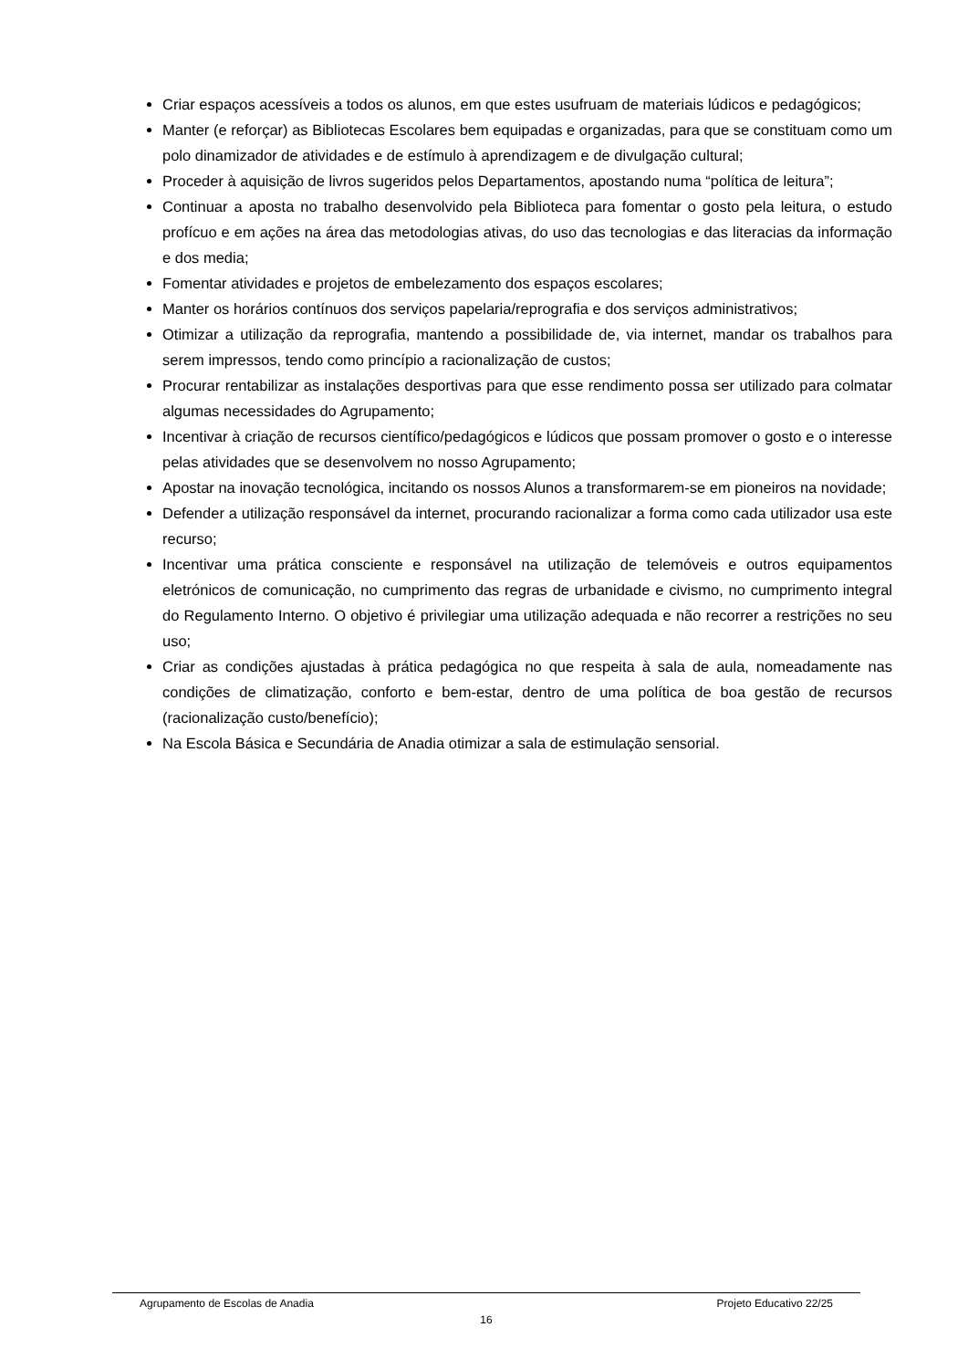Criar espaços acessíveis a todos os alunos, em que estes usufruam de materiais lúdicos e pedagógicos;
Manter (e reforçar) as Bibliotecas Escolares bem equipadas e organizadas, para que se constituam como um polo dinamizador de atividades e de estímulo à aprendizagem e de divulgação cultural;
Proceder à aquisição de livros sugeridos pelos Departamentos, apostando numa “política de leitura”;
Continuar a aposta no trabalho desenvolvido pela Biblioteca para fomentar o gosto pela leitura, o estudo profícuo e em ações na área das metodologias ativas, do uso das tecnologias e das literacias da informação e dos media;
Fomentar atividades e projetos de embelezamento dos espaços escolares;
Manter os horários contínuos dos serviços papelaria/reprografia e dos serviços administrativos;
Otimizar a utilização da reprografia, mantendo a possibilidade de, via internet, mandar os trabalhos para serem impressos, tendo como princípio a racionalização de custos;
Procurar rentabilizar as instalações desportivas para que esse rendimento possa ser utilizado para colmatar algumas necessidades do Agrupamento;
Incentivar à criação de recursos científico/pedagógicos e lúdicos que possam promover o gosto e o interesse pelas atividades que se desenvolvem no nosso Agrupamento;
Apostar na inovação tecnológica, incitando os nossos Alunos a transformarem-se em pioneiros na novidade;
Defender a utilização responsável da internet, procurando racionalizar a forma como cada utilizador usa este recurso;
Incentivar uma prática consciente e responsável na utilização de telemóveis e outros equipamentos eletrónicos de comunicação, no cumprimento das regras de urbanidade e civismo, no cumprimento integral do Regulamento Interno. O objetivo é privilegiar uma utilização adequada e não recorrer a restrições no seu uso;
Criar as condições ajustadas à prática pedagógica no que respeita à sala de aula, nomeadamente nas condições de climatização, conforto e bem-estar, dentro de uma política de boa gestão de recursos (racionalização custo/benefício);
Na Escola Básica e Secundária de Anadia otimizar a sala de estimulação sensorial.
Agrupamento de Escolas de Anadia Projeto Educativo 22/25
16